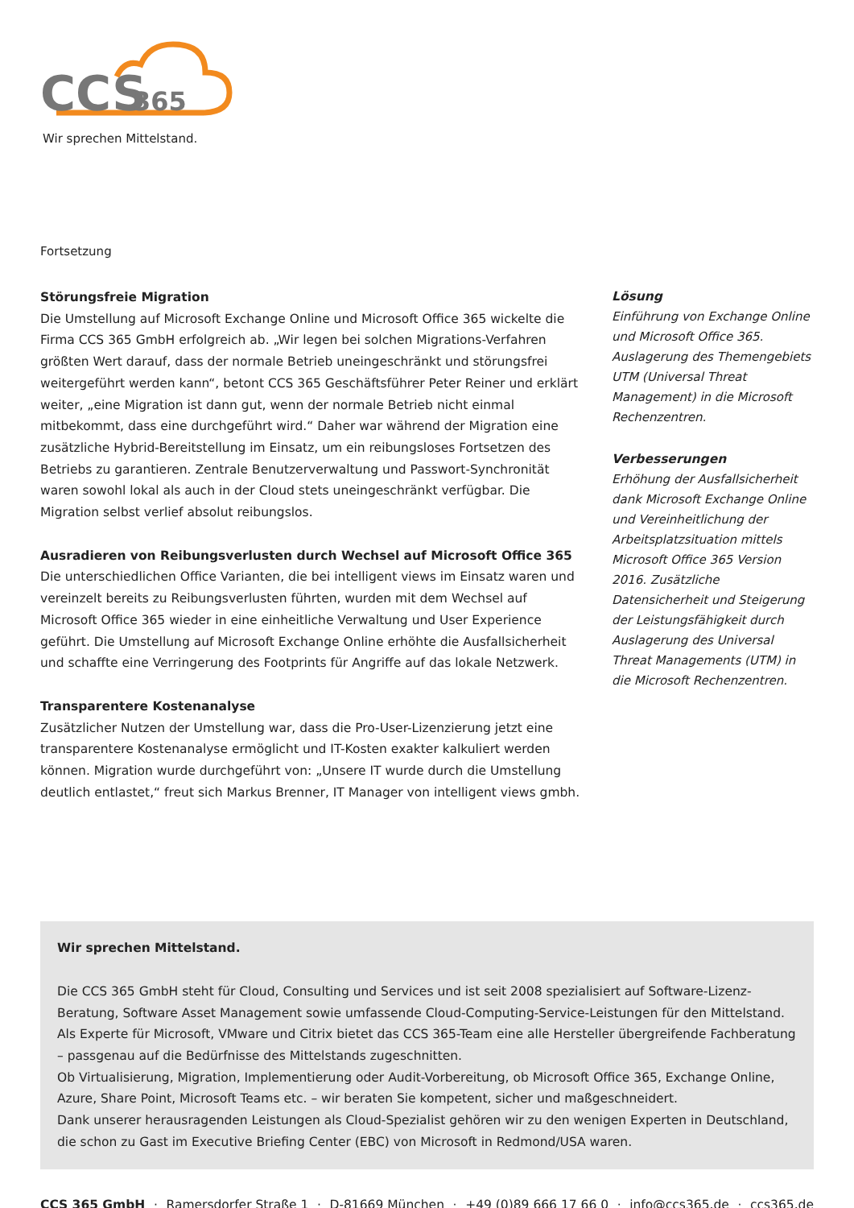CCS
365
Wir sprechen Mittelstand.
Fortsetzung
Störungsfreie Migration
Die Umstellung auf Microsoft Exchange Online und Microsoft Office 365 wickelte die Firma CCS 365 GmbH erfolgreich ab. „Wir legen bei solchen Migrations-Verfahren größten Wert darauf, dass der normale Betrieb uneingeschränkt und störungsfrei weitergeführt werden kann“, betont CCS 365 Geschäftsführer Peter Reiner und erklärt weiter, „eine Migration ist dann gut, wenn der normale Betrieb nicht einmal mitbekommt, dass eine durchgeführt wird.“ Daher war während der Migration eine zusätzliche Hybrid-Bereitstellung im Einsatz, um ein reibungsloses Fortsetzen des Betriebs zu garantieren. Zentrale Benutzerverwaltung und Passwort-Synchronität waren sowohl lokal als auch in der Cloud stets uneingeschränkt verfügbar. Die Migration selbst verlief absolut reibungslos.
Ausradieren von Reibungsverlusten durch Wechsel auf Microsoft Office 365
Die unterschiedlichen Office Varianten, die bei intelligent views im Einsatz waren und vereinzelt bereits zu Reibungsverlusten führten, wurden mit dem Wechsel auf Microsoft Office 365 wieder in eine einheitliche Verwaltung und User Experience geführt. Die Umstellung auf Microsoft Exchange Online erhöhte die Ausfallsicherheit und schaffte eine Verringerung des Footprints für Angriffe auf das lokale Netzwerk.
Transparentere Kostenanalyse
Zusätzlicher Nutzen der Umstellung war, dass die Pro-User-Lizenzierung jetzt eine transparentere Kostenanalyse ermöglicht und IT-Kosten exakter kalkuliert werden können. Migration wurde durchgeführt von: „Unsere IT wurde durch die Umstellung deutlich entlastet,“ freut sich Markus Brenner, IT Manager von intelligent views gmbh.
Lösung
Einführung von Exchange Online und Microsoft Office 365. Auslagerung des Themengebiets UTM (Universal Threat Management) in die Microsoft Rechenzentren.
Verbesserungen
Erhöhung der Ausfallsicherheit dank Microsoft Exchange Online und Vereinheitlichung der Arbeitsplatzsituation mittels Microsoft Office 365 Version 2016. Zusätzliche Datensicherheit und Steigerung der Leistungsfähigkeit durch Auslagerung des Universal Threat Managements (UTM) in die Microsoft Rechenzentren.
Wir sprechen Mittelstand.
Die CCS 365 GmbH steht für Cloud, Consulting und Services und ist seit 2008 spezialisiert auf Software-Lizenz-Beratung, Software Asset Management sowie umfassende Cloud-Computing-Service-Leistungen für den Mittelstand. Als Experte für Microsoft, VMware und Citrix bietet das CCS 365-Team eine alle Hersteller übergreifende Fachberatung – passgenau auf die Bedürfnisse des Mittelstands zugeschnitten.
Ob Virtualisierung, Migration, Implementierung oder Audit-Vorbereitung, ob Microsoft Office 365, Exchange Online, Azure, Share Point, Microsoft Teams etc. – wir beraten Sie kompetent, sicher und maßgeschneidert.
Dank unserer herausragenden Leistungen als Cloud-Spezialist gehören wir zu den wenigen Experten in Deutschland, die schon zu Gast im Executive Briefing Center (EBC) von Microsoft in Redmond/USA waren.
CCS 365 GmbH · Ramersdorfer Straße 1 · D-81669 München · +49 (0)89 666 17 66 0 · info@ccs365.de · ccs365.de